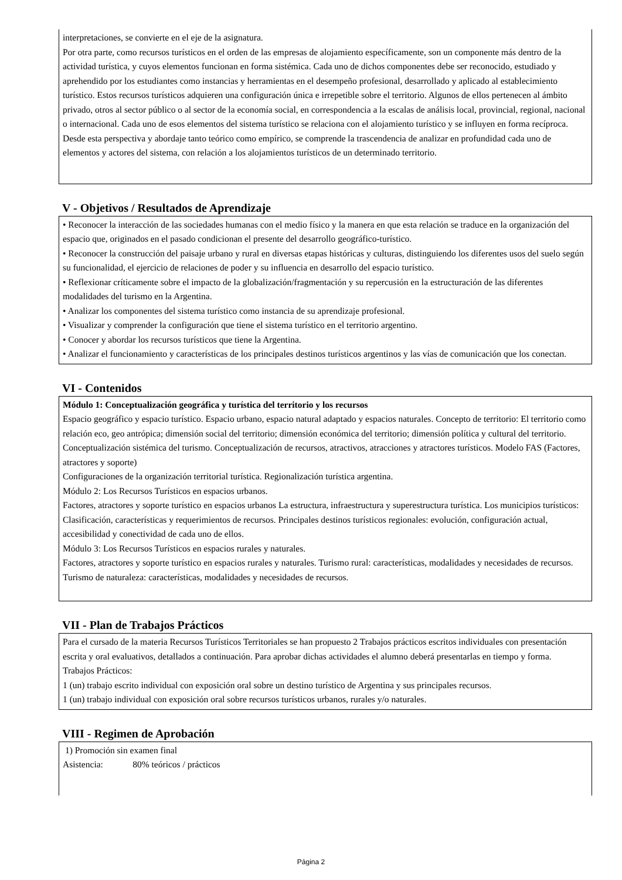interpretaciones, se convierte en el eje de la asignatura.
Por otra parte, como recursos turísticos en el orden de las empresas de alojamiento específicamente, son un componente más dentro de la actividad turística, y cuyos elementos funcionan en forma sistémica. Cada uno de dichos componentes debe ser reconocido, estudiado y aprehendido por los estudiantes como instancias y herramientas en el desempeño profesional, desarrollado y aplicado al establecimiento turístico. Estos recursos turísticos adquieren una configuración única e irrepetible sobre el territorio. Algunos de ellos pertenecen al ámbito privado, otros al sector público o al sector de la economía social, en correspondencia a la escalas de análisis local, provincial, regional, nacional o internacional. Cada uno de esos elementos del sistema turístico se relaciona con el alojamiento turístico y se influyen en forma recíproca. Desde esta perspectiva y abordaje tanto teórico como empírico, se comprende la trascendencia de analizar en profundidad cada uno de elementos y actores del sistema, con relación a los alojamientos turísticos de un determinado territorio.
V - Objetivos / Resultados de Aprendizaje
• Reconocer la interacción de las sociedades humanas con el medio físico y la manera en que esta relación se traduce en la organización del espacio que, originados en el pasado condicionan el presente del desarrollo geográfico-turístico.
• Reconocer la construcción del paisaje urbano y rural en diversas etapas históricas y culturas, distinguiendo los diferentes usos del suelo según su funcionalidad, el ejercicio de relaciones de poder y su influencia en desarrollo del espacio turístico.
• Reflexionar críticamente sobre el impacto de la globalización/fragmentación y su repercusión en la estructuración de las diferentes modalidades del turismo en la Argentina.
• Analizar los componentes del sistema turístico como instancia de su aprendizaje profesional.
• Visualizar y comprender la configuración que tiene el sistema turístico en el territorio argentino.
• Conocer y abordar los recursos turísticos que tiene la Argentina.
• Analizar el funcionamiento y características de los principales destinos turísticos argentinos y las vías de comunicación que los conectan.
VI - Contenidos
Módulo 1: Conceptualización geográfica y turística del territorio y los recursos
Espacio geográfico y espacio turístico. Espacio urbano, espacio natural adaptado y espacios naturales. Concepto de territorio: El territorio como relación eco, geo antrópica; dimensión social del territorio; dimensión económica del territorio; dimensión política y cultural del territorio. Conceptualización sistémica del turismo. Conceptualización de recursos, atractivos, atracciones y atractores turísticos. Modelo FAS (Factores, atractores y soporte)
Configuraciones de la organización territorial turística. Regionalización turística argentina.
Módulo 2: Los Recursos Turísticos en espacios urbanos.
Factores, atractores y soporte turístico en espacios urbanos La estructura, infraestructura y superestructura turística. Los municipios turísticos: Clasificación, características y requerimientos de recursos. Principales destinos turísticos regionales: evolución, configuración actual, accesibilidad y conectividad de cada uno de ellos.
Módulo 3: Los Recursos Turísticos en espacios rurales y naturales.
Factores, atractores y soporte turístico en espacios rurales y naturales. Turismo rural: características, modalidades y necesidades de recursos. Turismo de naturaleza: características, modalidades y necesidades de recursos.
VII - Plan de Trabajos Prácticos
Para el cursado de la materia Recursos Turísticos Territoriales se han propuesto 2 Trabajos prácticos escritos individuales con presentación escrita y oral evaluativos, detallados a continuación. Para aprobar dichas actividades el alumno deberá presentarlas en tiempo y forma.
Trabajos Prácticos:
1 (un) trabajo escrito individual con exposición oral sobre un destino turístico de Argentina y sus principales recursos.
1 (un) trabajo individual con exposición oral sobre recursos turísticos urbanos, rurales y/o naturales.
VIII - Regimen de Aprobación
1) Promoción sin examen final
Asistencia: 80% teóricos / prácticos
Página 2